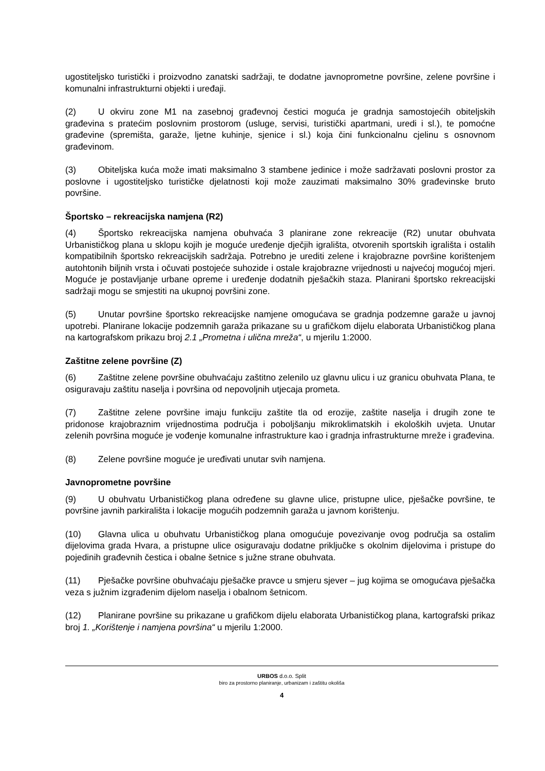ugostiteljsko turistički i proizvodno zanatski sadržaji, te dodatne javnoprometne površine, zelene površine i komunalni infrastrukturni objekti i uređaji.
(2) U okviru zone M1 na zasebnoj građevnoj čestici moguća je gradnja samostojećih obiteljskih građevina s pratećim poslovnim prostorom (usluge, servisi, turistički apartmani, uredi i sl.), te pomoćne građevine (spremišta, garaže, ljetne kuhinje, sjenice i sl.) koja čini funkcionalnu cjelinu s osnovnom građevinom.
(3) Obiteljska kuća može imati maksimalno 3 stambene jedinice i može sadržavati poslovni prostor za poslovne i ugostiteljsko turističke djelatnosti koji može zauzimati maksimalno 30% građevinske bruto površine.
Športsko – rekreacijska namjena (R2)
(4) Športsko rekreacijska namjena obuhvaća 3 planirane zone rekreacije (R2) unutar obuhvata Urbanističkog plana u sklopu kojih je moguće uređenje dječjih igrališta, otvorenih sportskih igrališta i ostalih kompatibilnih športsko rekreacijskih sadržaja. Potrebno je urediti zelene i krajobrazne površine korištenjem autohtonih biljnih vrsta i očuvati postojeće suhozide i ostale krajobrazne vrijednosti u najvećoj mogućoj mjeri. Moguće je postavljanje urbane opreme i uređenje dodatnih pješačkih staza. Planirani športsko rekreacijski sadržaji mogu se smjestiti na ukupnoj površini zone.
(5) Unutar površine športsko rekreacijske namjene omogućava se gradnja podzemne garaže u javnoj upotrebi. Planirane lokacije podzemnih garaža prikazane su u grafičkom dijelu elaborata Urbanističkog plana na kartografskom prikazu broj 2.1 „Prometna i ulična mreža“, u mjerilu 1:2000.
Zaštitne zelene površine (Z)
(6) Zaštitne zelene površine obuhvaćaju zaštitno zelenilo uz glavnu ulicu i uz granicu obuhvata Plana, te osiguravaju zaštitu naselja i površina od nepovoljnih utjecaja prometa.
(7) Zaštitne zelene površine imaju funkciju zaštite tla od erozije, zaštite naselja i drugih zone te pridonose krajobraznim vrijednostima područja i poboljšanju mikroklimatskih i ekoloških uvjeta. Unutar zelenih površina moguće je vođenje komunalne infrastrukture kao i gradnja infrastrukturne mreže i građevina.
(8) Zelene površine moguće je uređivati unutar svih namjena.
Javnoprometne površine
(9) U obuhvatu Urbanističkog plana određene su glavne ulice, pristupne ulice, pješačke površine, te površine javnih parkirališta i lokacije mogućih podzemnih garaža u javnom korištenju.
(10) Glavna ulica u obuhvatu Urbanističkog plana omogućuje povezivanje ovog područja sa ostalim dijelovima grada Hvara, a pristupne ulice osiguravaju dodatne priključke s okolnim dijelovima i pristupe do pojedinih građevnih čestica i obalne šetnice s južne strane obuhvata.
(11) Pješačke površine obuhvaćaju pješačke pravce u smjeru sjever – jug kojima se omogućava pješačka veza s južnim izgrađenim dijelom naselja i obalnom šetnicom.
(12) Planirane površine su prikazane u grafičkom dijelu elaborata Urbanističkog plana, kartografski prikaz broj 1. „Korištenje i namjena površina“ u mjerilu 1:2000.
URBOS d.o.o. Split
biro za prostorno planiranje, urbanizam i zaštitu okoliša
4